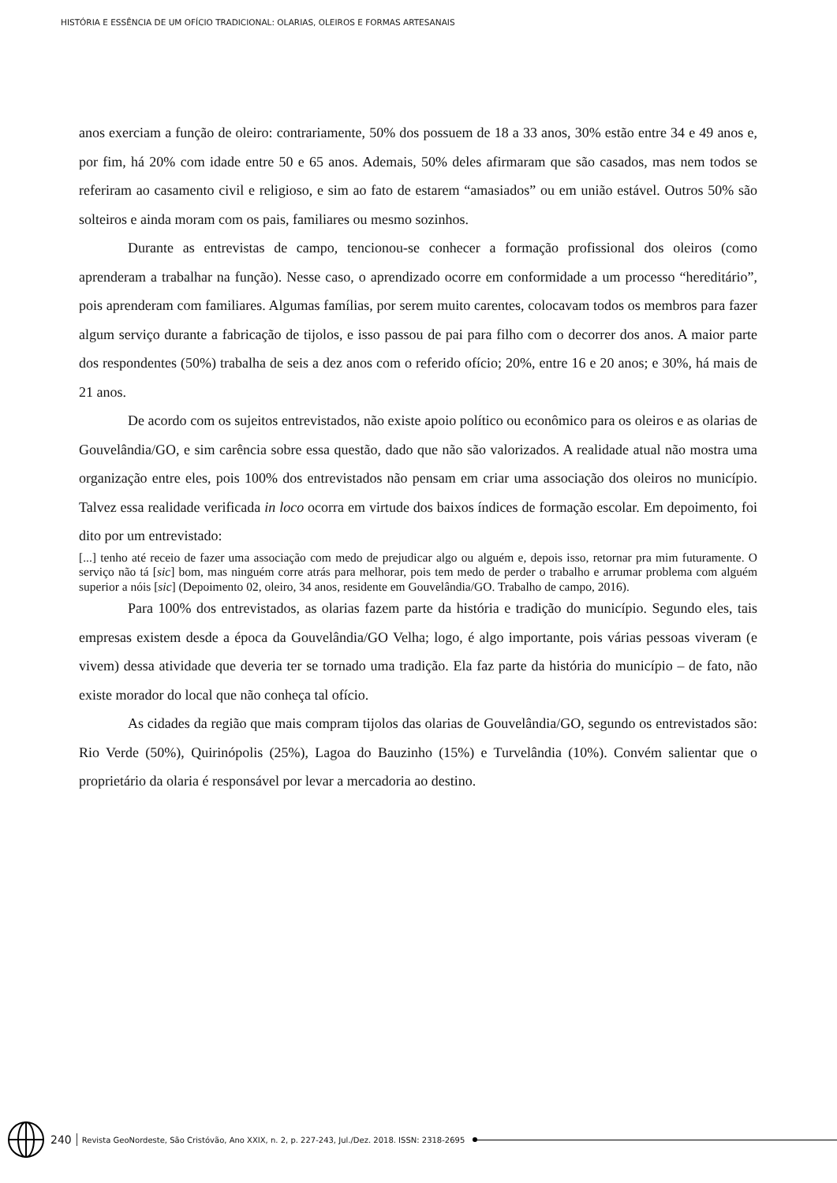HISTÓRIA E ESSÊNCIA DE UM OFÍCIO TRADICIONAL: OLARIAS, OLEIROS E FORMAS ARTESANAIS
anos exerciam a função de oleiro: contrariamente, 50% dos possuem de 18 a 33 anos, 30% estão entre 34 e 49 anos e, por fim, há 20% com idade entre 50 e 65 anos. Ademais, 50% deles afirmaram que são casados, mas nem todos se referiram ao casamento civil e religioso, e sim ao fato de estarem “amasiados” ou em união estável. Outros 50% são solteiros e ainda moram com os pais, familiares ou mesmo sozinhos.
Durante as entrevistas de campo, tencionou-se conhecer a formação profissional dos oleiros (como aprenderam a trabalhar na função). Nesse caso, o aprendizado ocorre em conformidade a um processo “hereditário”, pois aprenderam com familiares. Algumas famílias, por serem muito carentes, colocavam todos os membros para fazer algum serviço durante a fabricação de tijolos, e isso passou de pai para filho com o decorrer dos anos. A maior parte dos respondentes (50%) trabalha de seis a dez anos com o referido ofício; 20%, entre 16 e 20 anos; e 30%, há mais de 21 anos.
De acordo com os sujeitos entrevistados, não existe apoio político ou econômico para os oleiros e as olarias de Gouvelândia/GO, e sim carência sobre essa questão, dado que não são valorizados. A realidade atual não mostra uma organização entre eles, pois 100% dos entrevistados não pensam em criar uma associação dos oleiros no município. Talvez essa realidade verificada in loco ocorra em virtude dos baixos índices de formação escolar. Em depoimento, foi dito por um entrevistado:
[...] tenho até receio de fazer uma associação com medo de prejudicar algo ou alguém e, depois isso, retornar pra mim futuramente. O serviço não tá [sic] bom, mas ninguém corre atrás para melhorar, pois tem medo de perder o trabalho e arrumar problema com alguém superior a nóis [sic] (Depoimento 02, oleiro, 34 anos, residente em Gouvelândia/GO. Trabalho de campo, 2016).
Para 100% dos entrevistados, as olarias fazem parte da história e tradição do município. Segundo eles, tais empresas existem desde a época da Gouvelândia/GO Velha; logo, é algo importante, pois várias pessoas viveram (e vivem) dessa atividade que deveria ter se tornado uma tradição. Ela faz parte da história do município – de fato, não existe morador do local que não conheça tal ofício.
As cidades da região que mais compram tijolos das olarias de Gouvelândia/GO, segundo os entrevistados são: Rio Verde (50%), Quirinópolis (25%), Lagoa do Bauzinho (15%) e Turvelândia (10%). Convém salientar que o proprietário da olaria é responsável por levar a mercadoria ao destino.
240 Revista GeoNordeste, São Cristóvão, Ano XXIX, n. 2, p. 227-243, Jul./Dez. 2018. ISSN: 2318-2695